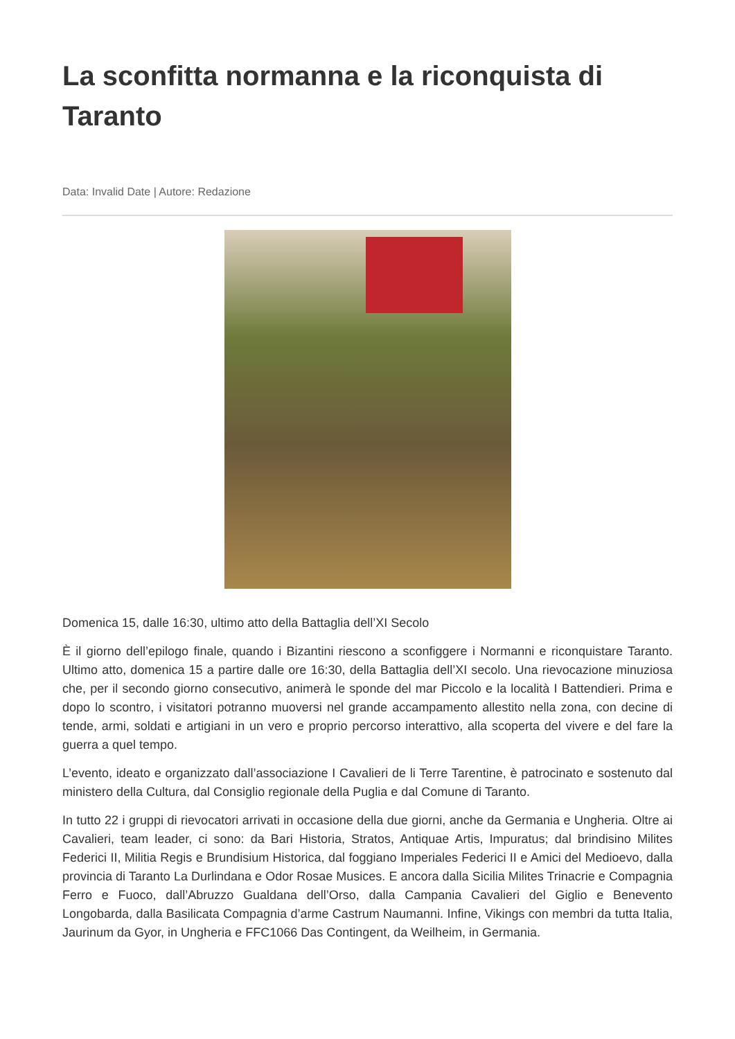La sconfitta normanna e la riconquista di Taranto
Data: Invalid Date | Autore: Redazione
Domenica 15, dalle 16:30, ultimo atto della Battaglia dell’XI Secolo
È il giorno dell’epilogo finale, quando i Bizantini riescono a sconfiggere i Normanni e riconquistare Taranto. Ultimo atto, domenica 15 a partire dalle ore 16:30, della Battaglia dell’XI secolo. Una rievocazione minuziosa che, per il secondo giorno consecutivo, animerà le sponde del mar Piccolo e la località I Battendieri. Prima e dopo lo scontro, i visitatori potranno muoversi nel grande accampamento allestito nella zona, con decine di tende, armi, soldati e artigiani in un vero e proprio percorso interattivo, alla scoperta del vivere e del fare la guerra a quel tempo.
L’evento, ideato e organizzato dall’associazione I Cavalieri de li Terre Tarentine, è patrocinato e sostenuto dal ministero della Cultura, dal Consiglio regionale della Puglia e dal Comune di Taranto.
In tutto 22 i gruppi di rievocatori arrivati in occasione della due giorni, anche da Germania e Ungheria. Oltre ai Cavalieri, team leader, ci sono: da Bari Historia, Stratos, Antiquae Artis, Impuratus; dal brindisino Milites Federici II, Militia Regis e Brundisium Historica, dal foggiano Imperiales Federici II e Amici del Medioevo, dalla provincia di Taranto La Durlindana e Odor Rosae Musices. E ancora dalla Sicilia Milites Trinacrie e Compagnia Ferro e Fuoco, dall’Abruzzo Gualdana dell’Orso, dalla Campania Cavalieri del Giglio e Benevento Longobarda, dalla Basilicata Compagnia d’arme Castrum Naumanni. Infine, Vikings con membri da tutta Italia, Jaurinum da Gyor, in Ungheria e FFC1066 Das Contingent, da Weilheim, in Germania.